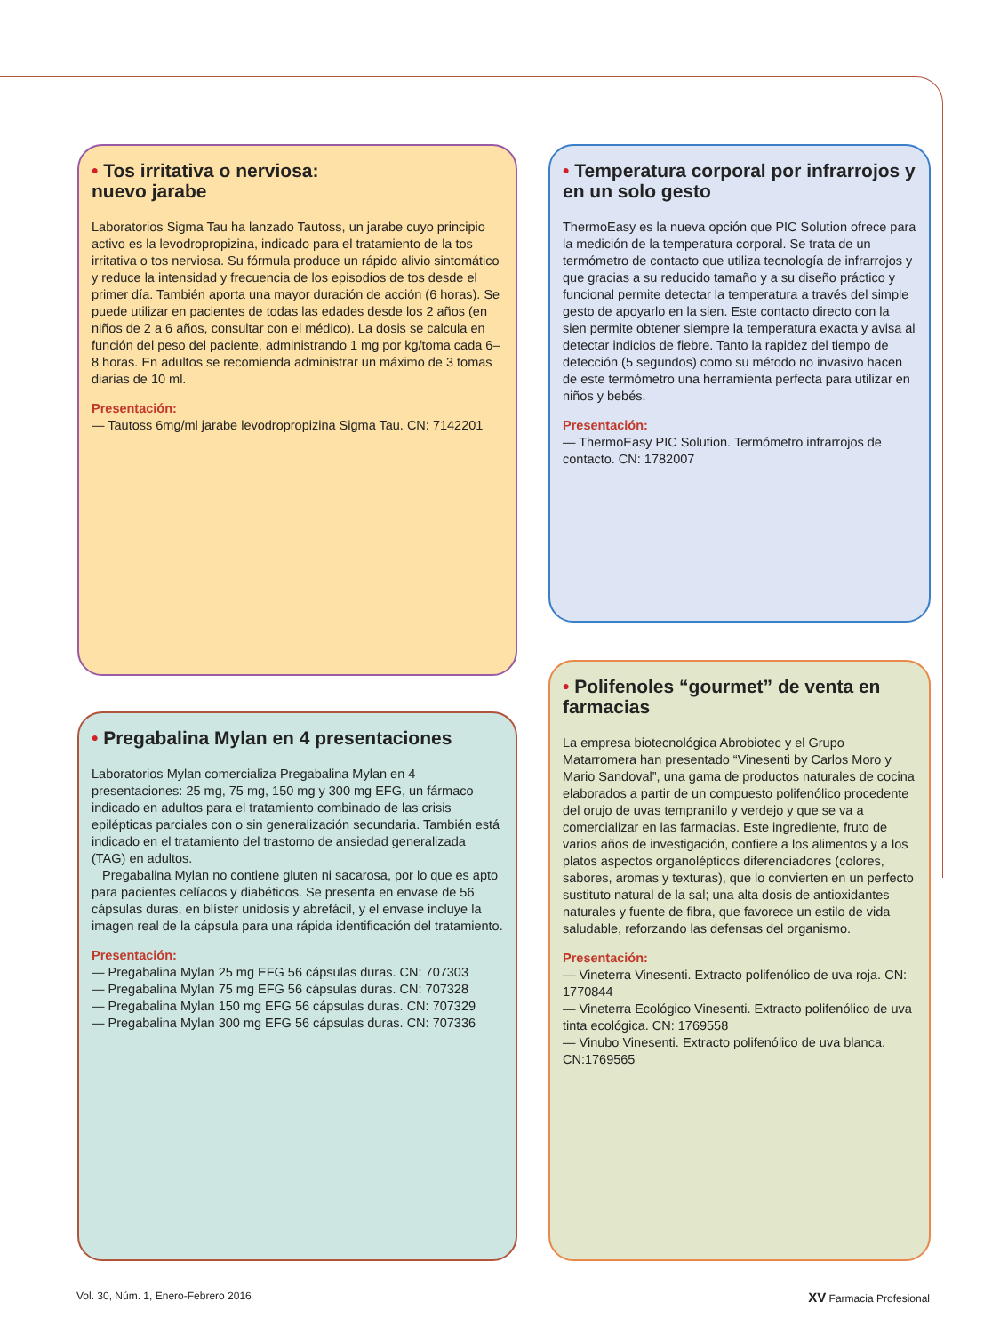• Tos irritativa o nerviosa:
nuevo jarabe
Laboratorios Sigma Tau ha lanzado Tautoss, un jarabe cuyo principio activo es la levodropropizina, indicado para el tratamiento de la tos irritativa o tos nerviosa. Su fórmula produce un rápido alivio sintomático y reduce la intensidad y frecuencia de los episodios de tos desde el primer día. También aporta una mayor duración de acción (6 horas). Se puede utilizar en pacientes de todas las edades desde los 2 años (en niños de 2 a 6 años, consultar con el médico). La dosis se calcula en función del peso del paciente, administrando 1 mg por kg/toma cada 6–8 horas. En adultos se recomienda administrar un máximo de 3 tomas diarias de 10 ml.
Presentación:
— Tautoss 6mg/ml jarabe levodropropizina Sigma Tau. CN: 7142201
• Temperatura corporal por infrarrojos y en un solo gesto
ThermoEasy es la nueva opción que PIC Solution ofrece para la medición de la temperatura corporal. Se trata de un termómetro de contacto que utiliza tecnología de infrarrojos y que gracias a su reducido tamaño y a su diseño práctico y funcional permite detectar la temperatura a través del simple gesto de apoyarlo en la sien. Este contacto directo con la sien permite obtener siempre la temperatura exacta y avisa al detectar indicios de fiebre. Tanto la rapidez del tiempo de detección (5 segundos) como su método no invasivo hacen de este termómetro una herramienta perfecta para utilizar en niños y bebés.
Presentación:
— ThermoEasy PIC Solution. Termómetro infrarrojos de contacto. CN: 1782007
• Pregabalina Mylan en 4 presentaciones
Laboratorios Mylan comercializa Pregabalina Mylan en 4 presentaciones: 25 mg, 75 mg, 150 mg y 300 mg EFG, un fármaco indicado en adultos para el tratamiento combinado de las crisis epilépticas parciales con o sin generalización secundaria. También está indicado en el tratamiento del trastorno de ansiedad generalizada (TAG) en adultos.
Pregabalina Mylan no contiene gluten ni sacarosa, por lo que es apto para pacientes celíacos y diabéticos. Se presenta en envase de 56 cápsulas duras, en blíster unidosis y abrefácil, y el envase incluye la imagen real de la cápsula para una rápida identificación del tratamiento.
Presentación:
— Pregabalina Mylan 25 mg EFG 56 cápsulas duras. CN: 707303
— Pregabalina Mylan 75 mg EFG 56 cápsulas duras. CN: 707328
— Pregabalina Mylan 150 mg EFG 56 cápsulas duras. CN: 707329
— Pregabalina Mylan 300 mg EFG 56 cápsulas duras. CN: 707336
• Polifenoles “gourmet” de venta en farmacias
La empresa biotecnológica Abrobiotec y el Grupo Matarromera han presentado “Vinesenti by Carlos Moro y Mario Sandoval”, una gama de productos naturales de cocina elaborados a partir de un compuesto polifenólico procedente del orujo de uvas tempranillo y verdejo y que se va a comercializar en las farmacias. Este ingrediente, fruto de varios años de investigación, confiere a los alimentos y a los platos aspectos organolépticos diferenciadores (colores, sabores, aromas y texturas), que lo convierten en un perfecto sustituto natural de la sal; una alta dosis de antioxidantes naturales y fuente de fibra, que favorece un estilo de vida saludable, reforzando las defensas del organismo.
Presentación:
— Vineterra Vinesenti. Extracto polifenólico de uva roja. CN: 1770844
— Vineterra Ecológico Vinesenti. Extracto polifenólico de uva tinta ecológica. CN: 1769558
— Vinubo Vinesenti. Extracto polifenólico de uva blanca. CN:1769565
Vol. 30, Núm. 1, Enero-Febrero 2016 XV Farmacia Profesional